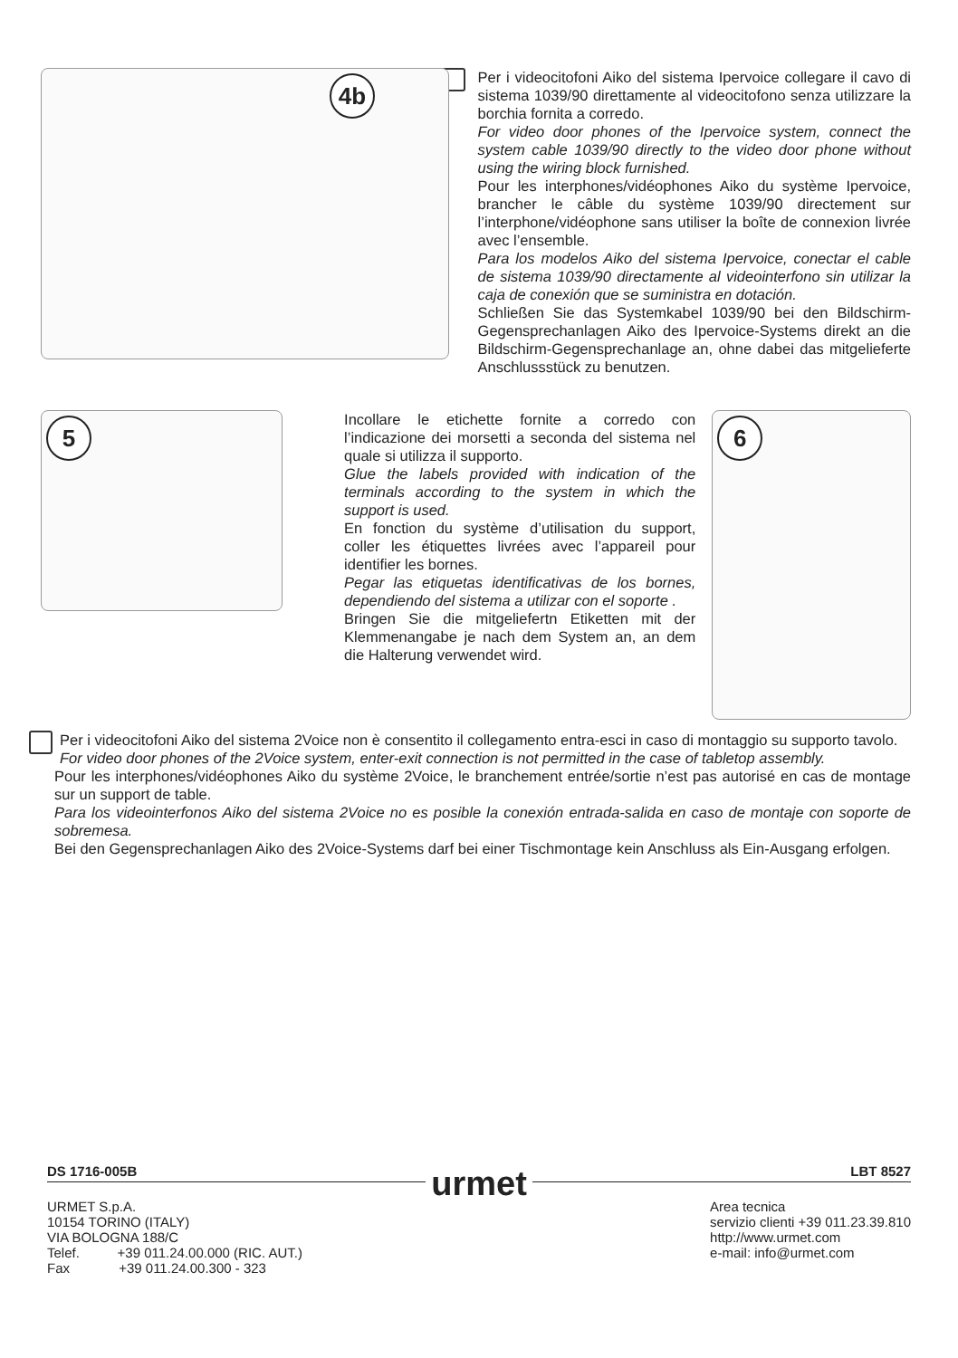4b
Per i videocitofoni Aiko del sistema Ipervoice collegare il cavo di sistema 1039/90 direttamente al videocitofono senza utilizzare la borchia fornita a corredo.
For video door phones of the Ipervoice system, connect the system cable 1039/90 directly to the video door phone without using the wiring block furnished.
Pour les interphones/vidéophones Aiko du système Ipervoice, brancher le câble du système 1039/90 directement sur l’interphone/vidéophone sans utiliser la boîte de connexion livrée avec l’ensemble.
Para los modelos Aiko del sistema Ipervoice, conectar el cable de sistema 1039/90 directamente al videointerfono sin utilizar la caja de conexión que se suministra en dotación.
Schließen Sie das Systemkabel 1039/90 bei den Bildschirm-Gegensprechanlagen Aiko des Ipervoice-Systems direkt an die Bildschirm-Gegensprechanlage an, ohne dabei das mitgelieferte Anschlussstück zu benutzen.
5
Incollare le etichette fornite a corredo con l’indicazione dei morsetti a seconda del sistema nel quale si utilizza il supporto.
Glue the labels provided with indication of the terminals according to the system in which the support is used.
En fonction du système d’utilisation du support, coller les étiquettes livrées avec l’appareil pour identifier les bornes.
Pegar las etiquetas identificativas de los bornes, dependiendo del sistema a utilizar con el soporte .
Bringen Sie die mitgeliefertn Etiketten mit der Klemmenangabe je nach dem System an, an dem die Halterung verwendet wird.
6
Per i videocitofoni Aiko del sistema 2Voice non è consentito il collegamento entra-esci in caso di montaggio su supporto tavolo.
For video door phones of the 2Voice system, enter-exit connection is not permitted in the case of tabletop assembly.
Pour les interphones/vidéophones Aiko du système 2Voice, le branchement entrée/sortie n’est pas autorisé en cas de montage sur un support de table.
Para los videointerfonos Aiko del sistema 2Voice no es posible la conexión entrada-salida en caso de montaje con soporte de sobremesa.
Bei den Gegensprechanlagen Aiko des 2Voice-Systems darf bei einer Tischmontage kein Anschluss als Ein-Ausgang erfolgen.
DS 1716-005B urmet LBT 8527
URMET S.p.A.
10154 TORINO (ITALY)
VIA BOLOGNA 188/C
Telef. +39 011.24.00.000 (RIC. AUT.)
Fax +39 011.24.00.300 - 323
Area tecnica
servizio clienti +39 011.23.39.810
http://www.urmet.com
e-mail: info@urmet.com